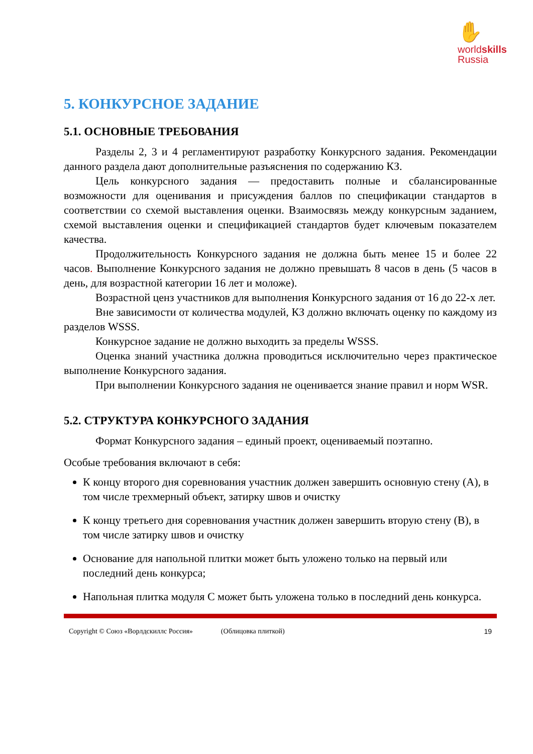✋
worldskills
Russia
5. КОНКУРСНОЕ ЗАДАНИЕ
5.1. ОСНОВНЫЕ ТРЕБОВАНИЯ
Разделы 2, 3 и 4 регламентируют разработку Конкурсного задания. Рекомендации данного раздела дают дополнительные разъяснения по содержанию КЗ.
Цель конкурсного задания — предоставить полные и сбалансированные возможности для оценивания и присуждения баллов по спецификации стандартов в соответствии со схемой выставления оценки. Взаимосвязь между конкурсным заданием, схемой выставления оценки и спецификацией стандартов будет ключевым показателем качества.
Продолжительность Конкурсного задания не должна быть менее 15 и более 22 часов. Выполнение Конкурсного задания не должно превышать 8 часов в день (5 часов в день, для возрастной категории 16 лет и моложе).
Возрастной ценз участников для выполнения Конкурсного задания от 16 до 22-х лет.
Вне зависимости от количества модулей, КЗ должно включать оценку по каждому из разделов WSSS.
Конкурсное задание не должно выходить за пределы WSSS.
Оценка знаний участника должна проводиться исключительно через практическое выполнение Конкурсного задания.
При выполнении Конкурсного задания не оценивается знание правил и норм WSR.
5.2. СТРУКТУРА КОНКУРСНОГО ЗАДАНИЯ
Формат Конкурсного задания – единый проект, оцениваемый поэтапно.
Особые требования включают в себя:
К концу второго дня соревнования участник должен завершить основную стену (А), в том числе трехмерный объект, затирку швов и очистку
К концу третьего дня соревнования участник должен завершить вторую стену (B), в том числе затирку швов и очистку
Основание для напольной плитки может быть уложено только на первый или последний день конкурса;
Напольная плитка модуля С может быть уложена только в последний день конкурса.
Copyright © Союз «Ворлдскиллс Россия» (Облицовка плиткой) 19